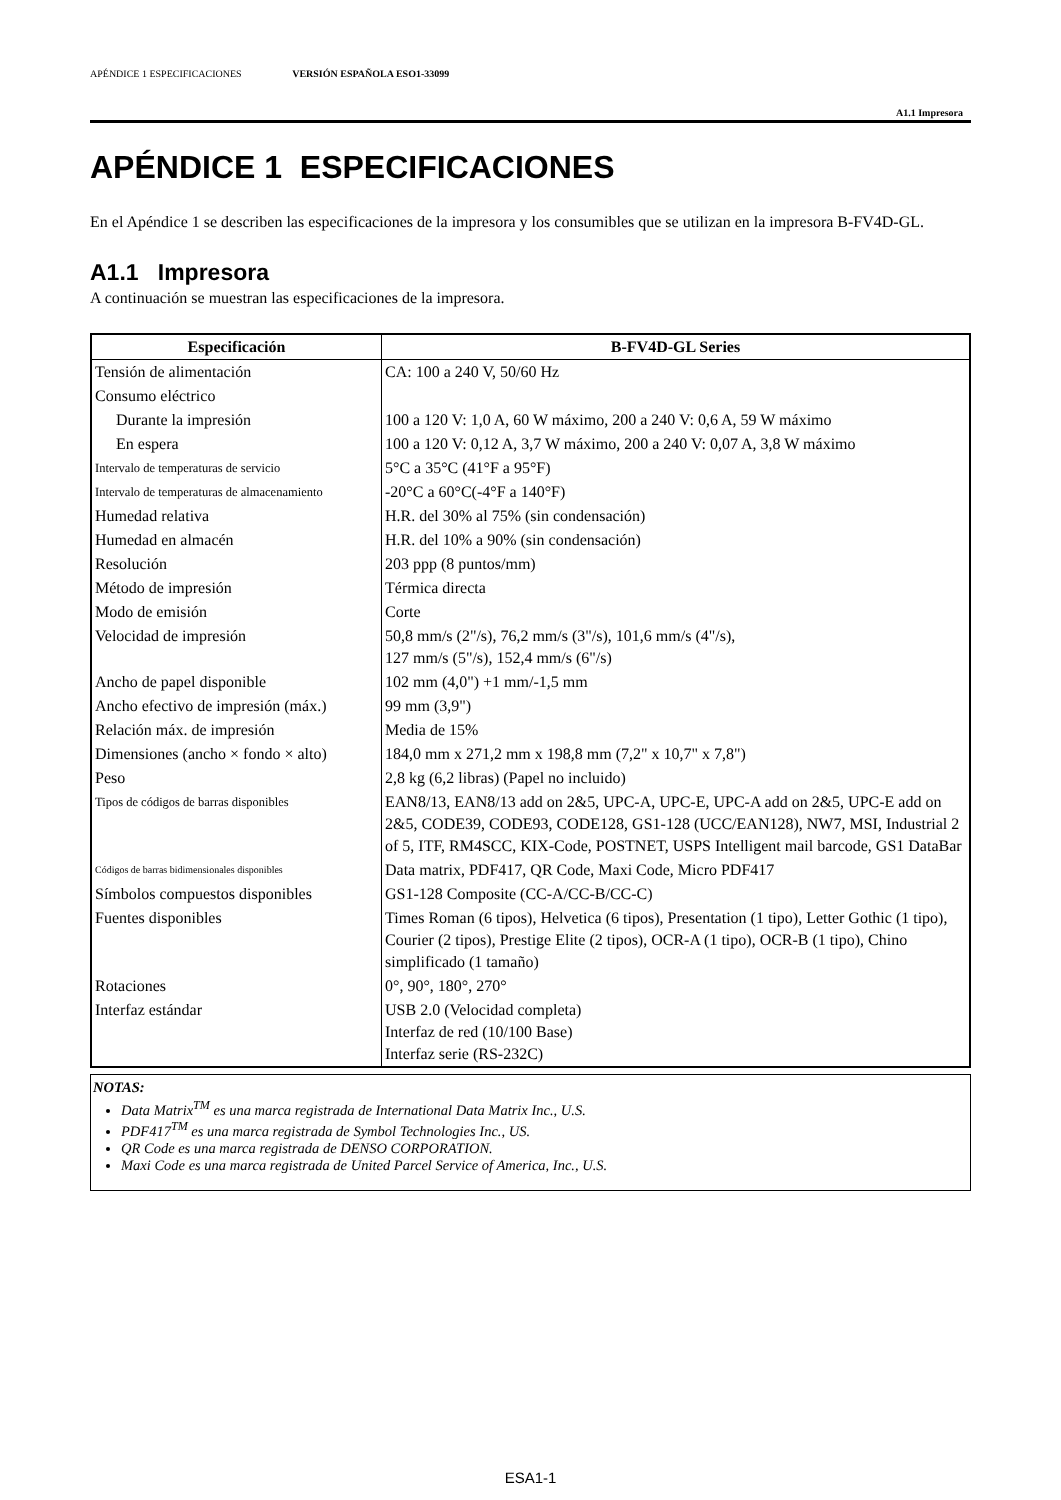APÉNDICE 1 ESPECIFICACIONES VERSIÓN ESPAÑOLA ESO1-33099
A1.1 Impresora
APÉNDICE 1 ESPECIFICACIONES
En el Apéndice 1 se describen las especificaciones de la impresora y los consumibles que se utilizan en la impresora B-FV4D-GL.
A1.1 Impresora
A continuación se muestran las especificaciones de la impresora.
| Especificación | B-FV4D-GL Series |
| --- | --- |
| Tensión de alimentación | CA: 100 a 240 V, 50/60 Hz |
| Consumo eléctrico | |
| Durante la impresión | 100 a 120 V: 1,0 A, 60 W máximo, 200 a 240 V: 0,6 A, 59 W máximo |
| En espera | 100 a 120 V: 0,12 A, 3,7 W máximo, 200 a 240 V: 0,07 A, 3,8 W máximo |
| Intervalo de temperaturas de servicio | 5°C a 35°C (41°F a 95°F) |
| Intervalo de temperaturas de almacenamiento | -20°C a 60°C(-4°F a 140°F) |
| Humedad relativa | H.R. del 30% al 75% (sin condensación) |
| Humedad en almacén | H.R. del 10% a 90% (sin condensación) |
| Resolución | 203 ppp (8 puntos/mm) |
| Método de impresión | Térmica directa |
| Modo de emisión | Corte |
| Velocidad de impresión | 50,8 mm/s (2"/s), 76,2 mm/s (3"/s), 101,6 mm/s (4"/s), 127 mm/s (5"/s), 152,4 mm/s (6"/s) |
| Ancho de papel disponible | 102 mm (4,0") +1 mm/-1,5 mm |
| Ancho efectivo de impresión (máx.) | 99 mm (3,9") |
| Relación máx. de impresión | Media de 15% |
| Dimensiones (ancho × fondo × alto) | 184,0 mm x 271,2 mm x 198,8 mm (7,2" x 10,7" x 7,8") |
| Peso | 2,8 kg (6,2 libras) (Papel no incluido) |
| Tipos de códigos de barras disponibles | EAN8/13, EAN8/13 add on 2&5, UPC-A, UPC-E, UPC-A add on 2&5, UPC-E add on 2&5, CODE39, CODE93, CODE128, GS1-128 (UCC/EAN128), NW7, MSI, Industrial 2 of 5, ITF, RM4SCC, KIX-Code, POSTNET, USPS Intelligent mail barcode, GS1 DataBar |
| Códigos de barras bidimensionales disponibles | Data matrix, PDF417, QR Code, Maxi Code, Micro PDF417 |
| Símbolos compuestos disponibles | GS1-128 Composite (CC-A/CC-B/CC-C) |
| Fuentes disponibles | Times Roman (6 tipos), Helvetica (6 tipos), Presentation (1 tipo), Letter Gothic (1 tipo), Courier (2 tipos), Prestige Elite (2 tipos), OCR-A (1 tipo), OCR-B (1 tipo), Chino simplificado (1 tamaño) |
| Rotaciones | 0°, 90°, 180°, 270° |
| Interfaz estándar | USB 2.0 (Velocidad completa) Interfaz de red (10/100 Base) Interfaz serie (RS-232C) |
NOTAS:
Data Matrix<sup>TM</sup> es una marca registrada de International Data Matrix Inc., U.S.
PDF417<sup>TM</sup> es una marca registrada de Symbol Technologies Inc., US.
QR Code es una marca registrada de DENSO CORPORATION.
Maxi Code es una marca registrada de United Parcel Service of America, Inc., U.S.
ESA1-1